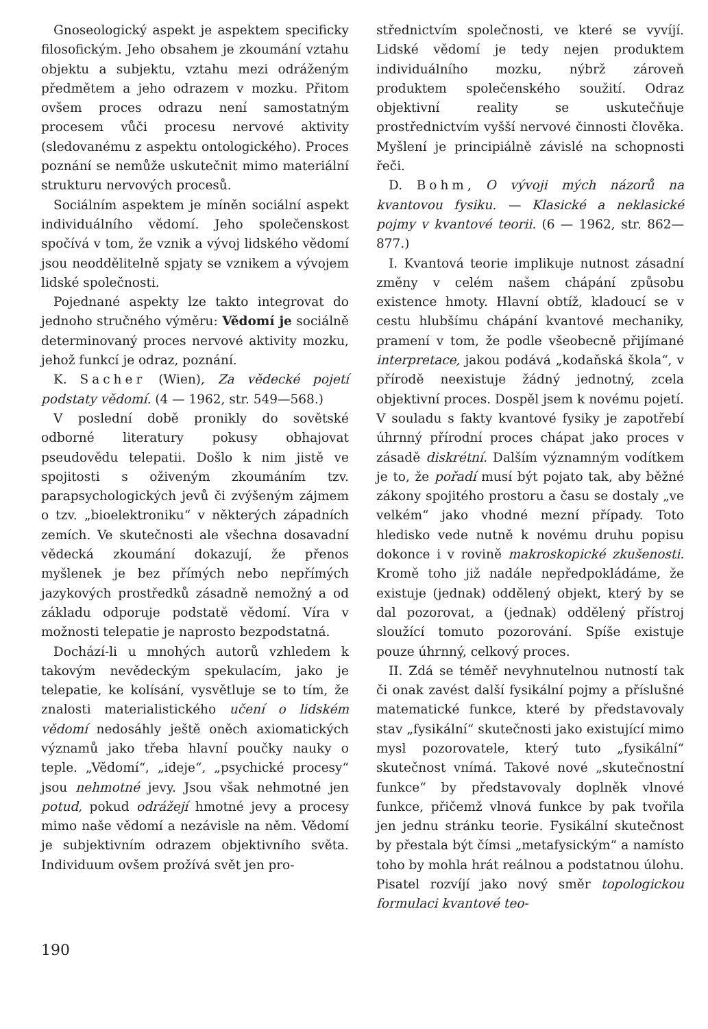Gnoseologický aspekt je aspektem specificky filosofickým. Jeho obsahem je zkoumání vztahu objektu a subjektu, vztahu mezi odráženým předmětem a jeho odrazem v mozku. Přitom ovšem proces odrazu není samostatným procesem vůči procesu nervové aktivity (sledovanému z aspektu ontologického). Proces poznání se nemůže uskutečnit mimo materiální strukturu nervových procesů.
Sociálním aspektem je míněn sociální aspekt individuálního vědomí. Jeho společenskost spočívá v tom, že vznik a vývoj lidského vědomí jsou neoddělitelně spjaty se vznikem a vývojem lidské společnosti.
Pojednané aspekty lze takto integrovat do jednoho stručného výměru: Vědomí je sociálně determinovaný proces nervové aktivity mozku, jehož funkcí je odraz, poznání.
K. Sacher (Wien), Za vědecké pojetí podstaty vědomí. (4 — 1962, str. 549—568.)
V poslední době pronikly do sovětské odborné literatury pokusy obhajovat pseudovědu telepatii. Došlo k nim jistě ve spojitosti s oživeným zkoumáním tzv. parapsychologických jevů či zvýšeným zájmem o tzv. „bioelektroniku“ v některých západních zemích. Ve skutečnosti ale všechna dosavadní vědecká zkoumání dokazují, že přenos myšlenek je bez přímých nebo nepřímých jazykových prostředků zásadně nemožný a od základu odporuje podstatě vědomí. Víra v možnosti telepatie je naprosto bezpodstatná.
Dochází-li u mnohých autorů vzhledem k takovým nevědeckým spekulacím, jako je telepatie, ke kolísání, vysvětluje se to tím, že znalosti materialistického učení o lidském vědomí nedosáhly ještě oněch axiomatických významů jako třeba hlavní poučky nauky o teple. „Vědomí“, „ideje“, „psychické procesy“ jsou nehmotné jevy. Jsou však nehmotné jen potud, pokud odrážejí hmotné jevy a procesy mimo naše vědomí a nezávisle na něm. Vědomí je subjektivním odrazem objektivního světa. Individuum ovšem prožívá svět jen pro-
střednictvím společnosti, ve které se vyvíjí. Lidské vědomí je tedy nejen produktem individuálního mozku, nýbrž zároveň produktem společenského soužití. Odraz objektivní reality se uskutečňuje prostřednictvím vyšší nervové činnosti člověka. Myšlení je principiálně závislé na schopnosti řeči.
D. Bohm, O vývoji mých názorů na kvantovou fysiku. — Klasické a neklasické pojmy v kvantové teorii. (6 — 1962, str. 862—877.)
I. Kvantová teorie implikuje nutnost zásadní změny v celém našem chápání způsobu existence hmoty. Hlavní obtíž, kladoucí se v cestu hlubšímu chápání kvantové mechaniky, pramení v tom, že podle všeobecně přijímané interpretace, jakou podává „kodaňská škola“, v přírodě neexistuje žádný jednotný, zcela objektivní proces. Dospěl jsem k novému pojetí. V souladu s fakty kvantové fysiky je zapotřebí úhrnný přírodní proces chápat jako proces v zásadě diskrétní. Dalším významným vodítkem je to, že pořadí musí být pojato tak, aby běžné zákony spojitého prostoru a času se dostaly „ve velkém“ jako vhodné mezní případy. Toto hledisko vede nutně k novému druhu popisu dokonce i v rovině makroskopické zkušenosti. Kromě toho již nadále nepředpokládáme, že existuje (jednak) oddělený objekt, který by se dal pozorovat, a (jednak) oddělený přístroj sloužící tomuto pozorování. Spíše existuje pouze úhrnný, celkový proces.
II. Zdá se téměř nevyhnutelnou nutností tak či onak zavést další fysikální pojmy a příslušné matematické funkce, které by představovaly stav „fysikální“ skutečnosti jako existující mimo mysl pozorovatele, který tuto „fysikální“ skutečnost vnímá. Takové nové „skutečnostní funkce“ by představovaly doplněk vlnové funkce, přičemž vlnová funkce by pak tvořila jen jednu stránku teorie. Fysikální skutečnost by přestala být čímsi „metafysickým“ a namísto toho by mohla hrát reálnou a podstatnou úlohu. Pisatel rozvíjí jako nový směr topologickou formulaci kvantové teo-
190